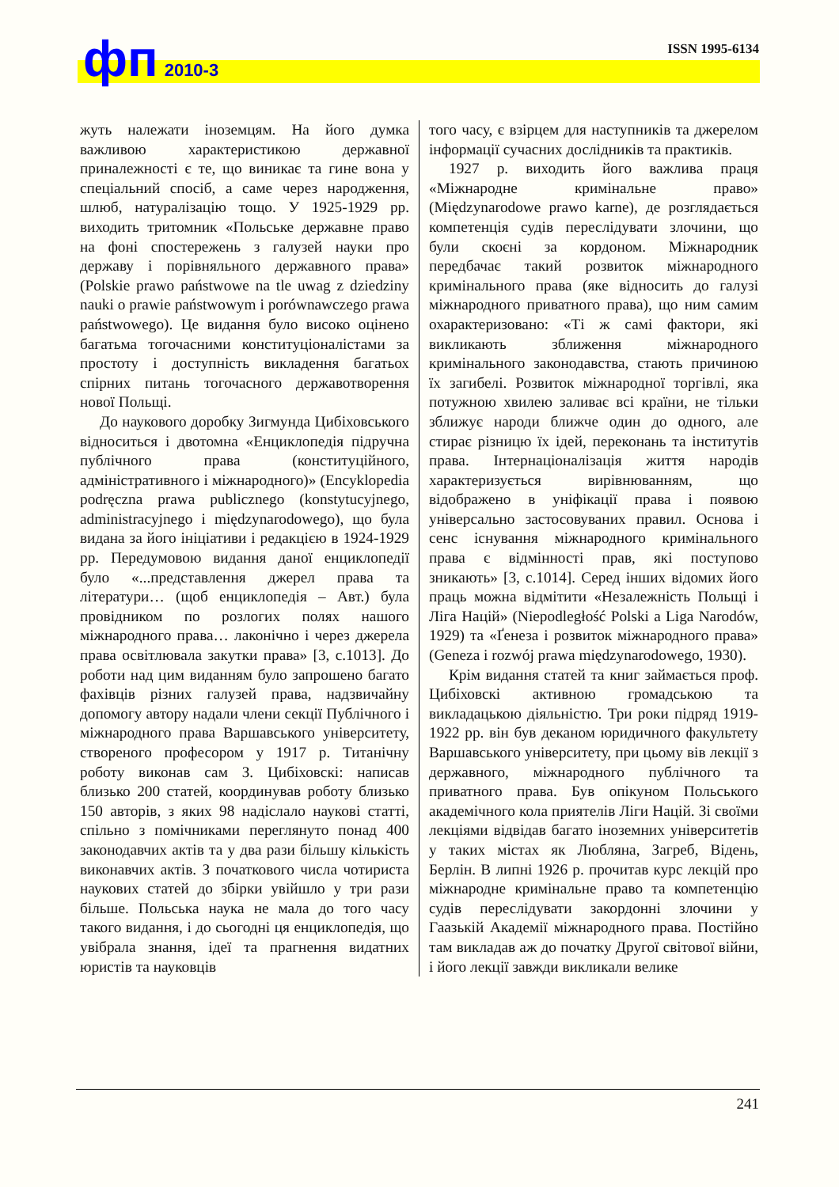фп 2010-3 ISSN 1995-6134
жуть належати іноземцям. На його думка важливою характеристикою державної приналежності є те, що виникає та гине вона у спеціальний спосіб, а саме через народження, шлюб, натуралізацію тощо. У 1925-1929 рр. виходить тритомник «Польське державне право на фоні спостережень з галузей науки про державу і порівняльного державного права» (Polskie prawo państwowe na tle uwag z dziedziny nauki o prawie państwowym i porównawczego prawa państwowego). Це видання було високо оцінено багатьма тогочасними конституціоналістами за простоту і доступність викладення багатьох спірних питань тогочасного державотворення нової Польщі.
До наукового доробку Зигмунда Цибіховського відноситься і двотомна «Енциклопедія підручна публічного права (конституційного, адміністративного і міжнародного)» (Encyklopedia podręczna prawa publicznego (konstytucyjnego, administracyjnego i międzynarodowego), що була видана за його ініціативи і редакцією в 1924-1929 рр. Передумовою видання даної енциклопедії було «...представлення джерел права та літератури… (щоб енциклопедія – Авт.) була провідником по розлогих полях нашого міжнародного права… лаконічно і через джерела права освітлювала закутки права» [3, с.1013]. До роботи над цим виданням було запрошено багато фахівців різних галузей права, надзвичайну допомогу автору надали члени секції Публічного і міжнародного права Варшавського університету, створеного професором у 1917 р. Титанічну роботу виконав сам З. Цибіховскі: написав близько 200 статей, координував роботу близько 150 авторів, з яких 98 надіслало наукові статті, спільно з помічниками переглянуто понад 400 законодавчих актів та у два рази більшу кількість виконавчих актів. З початкового числа чотириста наукових статей до збірки увійшло у три рази більше. Польська наука не мала до того часу такого видання, і до сьогодні ця енциклопедія, що увібрала знання, ідеї та прагнення видатних юристів та науковців
того часу, є взірцем для наступників та джерелом інформації сучасних дослідників та практиків.
1927 р. виходить його важлива праця «Міжнародне кримінальне право» (Międzynarodowe prawo karne), де розглядається компетенція судів переслідувати злочини, що були скоєні за кордоном. Міжнародник передбачає такий розвиток міжнародного кримінального права (яке відносить до галузі міжнародного приватного права), що ним самим охарактеризовано: «Ті ж самі фактори, які викликають зближення міжнародного кримінального законодавства, стають причиною їх загибелі. Розвиток міжнародної торгівлі, яка потужною хвилею заливає всі країни, не тільки зближує народи ближче один до одного, але стирає різницю їх ідей, переконань та інститутів права. Інтернаціоналізація життя народів характеризується вирівнюванням, що відображено в уніфікації права і появою універсально застосовуваних правил. Основа і сенс існування міжнародного кримінального права є відмінності прав, які поступово зникають» [3, с.1014]. Серед інших відомих його праць можна відмітити «Незалежність Польщі і Ліга Націй» (Niepodległość Polski a Liga Narodów, 1929) та «Ґенеза і розвиток міжнародного права» (Geneza i rozwój prawa międzynarodowego, 1930).
Крім видання статей та книг займається проф. Цибіховскі активною громадською та викладацькою діяльністю. Три роки підряд 1919-1922 рр. він був деканом юридичного факультету Варшавського університету, при цьому вів лекції з державного, міжнародного публічного та приватного права. Був опікуном Польського академічного кола приятелів Ліги Націй. Зі своїми лекціями відвідав багато іноземних університетів у таких містах як Любляна, Загреб, Відень, Берлін. В липні 1926 р. прочитав курс лекцій про міжнародне кримінальне право та компетенцію судів переслідувати закордонні злочини у Гаазькій Академії міжнародного права. Постійно там викладав аж до початку Другої світової війни, і його лекції завжди викликали велике
241